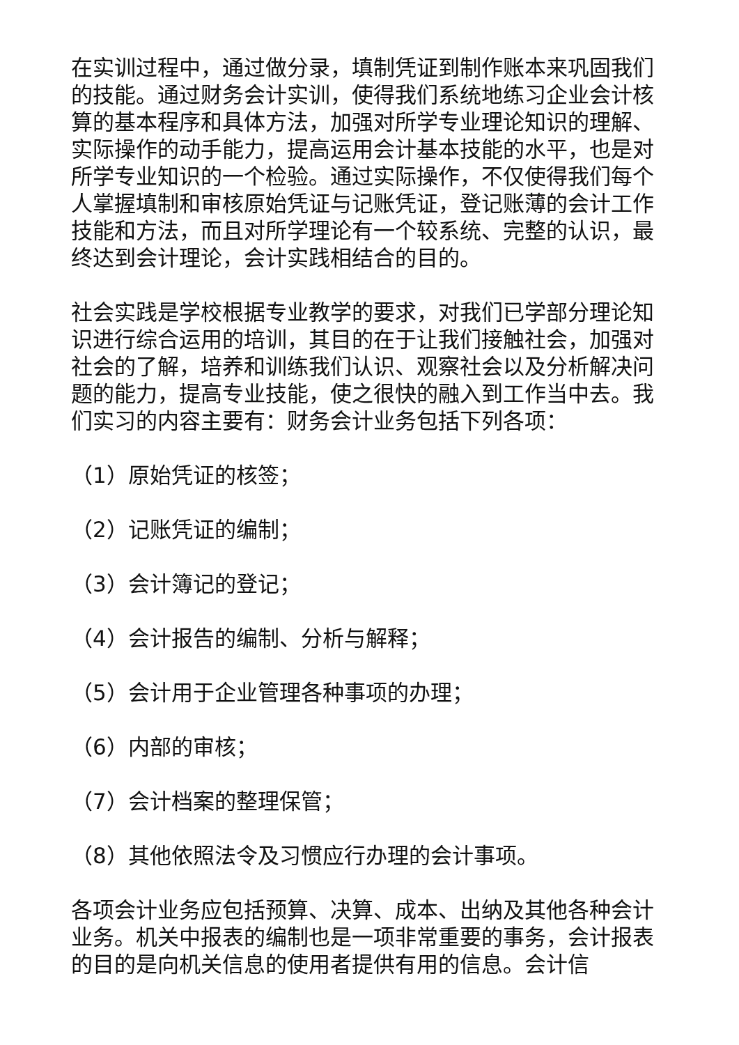在实训过程中，通过做分录，填制凭证到制作账本来巩固我们的技能。通过财务会计实训，使得我们系统地练习企业会计核算的基本程序和具体方法，加强对所学专业理论知识的理解、实际操作的动手能力，提高运用会计基本技能的水平，也是对所学专业知识的一个检验。通过实际操作，不仅使得我们每个人掌握填制和审核原始凭证与记账凭证，登记账薄的会计工作技能和方法，而且对所学理论有一个较系统、完整的认识，最终达到会计理论，会计实践相结合的目的。
社会实践是学校根据专业教学的要求，对我们已学部分理论知识进行综合运用的培训，其目的在于让我们接触社会，加强对社会的了解，培养和训练我们认识、观察社会以及分析解决问题的能力，提高专业技能，使之很快的融入到工作当中去。我们实习的内容主要有：财务会计业务包括下列各项：
（1）原始凭证的核签；
（2）记账凭证的编制；
（3）会计簿记的登记；
（4）会计报告的编制、分析与解释；
（5）会计用于企业管理各种事项的办理；
（6）内部的审核；
（7）会计档案的整理保管；
（8）其他依照法令及习惯应行办理的会计事项。
各项会计业务应包括预算、决算、成本、出纳及其他各种会计业务。机关中报表的编制也是一项非常重要的事务，会计报表的目的是向机关信息的使用者提供有用的信息。会计信